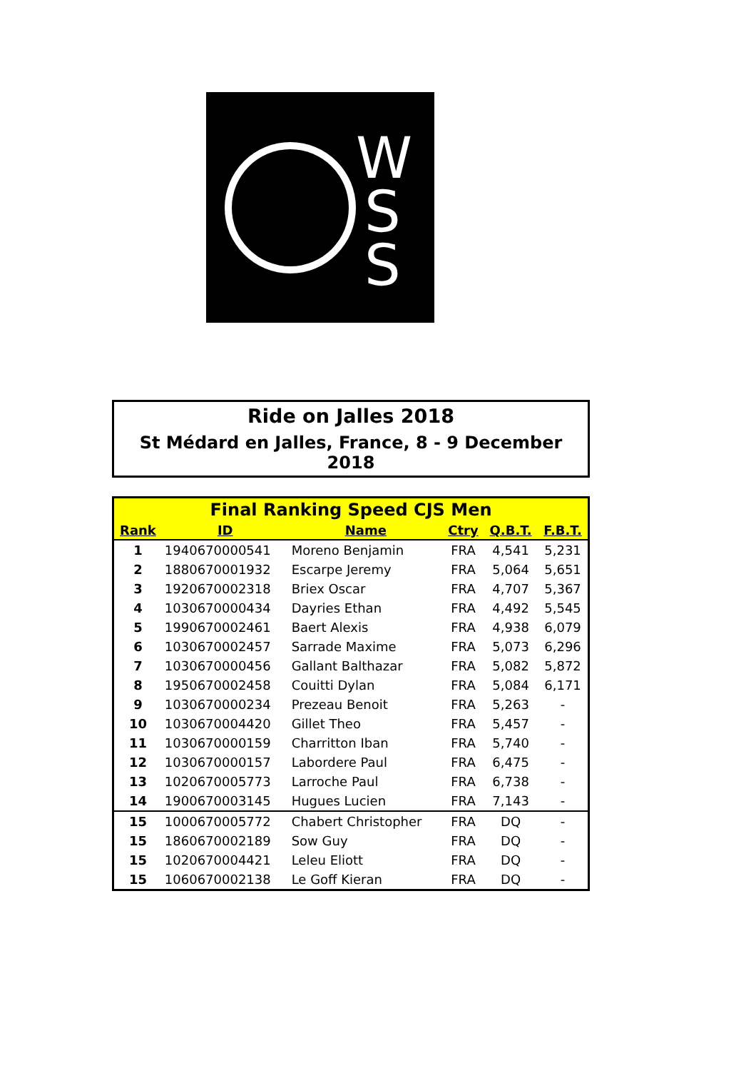W
S
S
Ride on Jalles 2018
St Médard en Jalles, France, 8 - 9 December 2018
| Final Ranking Speed CJS Men | | | | | |
| --- | --- | --- | --- | --- | --- |
| Rank | ID | Name | Ctry | Q.B.T. | F.B.T. |
| 1 | 1940670000541 | Moreno Benjamin | FRA | 4,541 | 5,231 |
| 2 | 1880670001932 | Escarpe Jeremy | FRA | 5,064 | 5,651 |
| 3 | 1920670002318 | Briex Oscar | FRA | 4,707 | 5,367 |
| 4 | 1030670000434 | Dayries Ethan | FRA | 4,492 | 5,545 |
| 5 | 1990670002461 | Baert Alexis | FRA | 4,938 | 6,079 |
| 6 | 1030670002457 | Sarrade Maxime | FRA | 5,073 | 6,296 |
| 7 | 1030670000456 | Gallant Balthazar | FRA | 5,082 | 5,872 |
| 8 | 1950670002458 | Couitti Dylan | FRA | 5,084 | 6,171 |
| 9 | 1030670000234 | Prezeau Benoit | FRA | 5,263 | - |
| 10 | 1030670004420 | Gillet Theo | FRA | 5,457 | - |
| 11 | 1030670000159 | Charritton Iban | FRA | 5,740 | - |
| 12 | 1030670000157 | Labordere Paul | FRA | 6,475 | - |
| 13 | 1020670005773 | Larroche Paul | FRA | 6,738 | - |
| 14 | 1900670003145 | Hugues Lucien | FRA | 7,143 | - |
| 15 | 1000670005772 | Chabert Christopher | FRA | DQ | - |
| 15 | 1860670002189 | Sow Guy | FRA | DQ | - |
| 15 | 1020670004421 | Leleu Eliott | FRA | DQ | - |
| 15 | 1060670002138 | Le Goff Kieran | FRA | DQ | - |